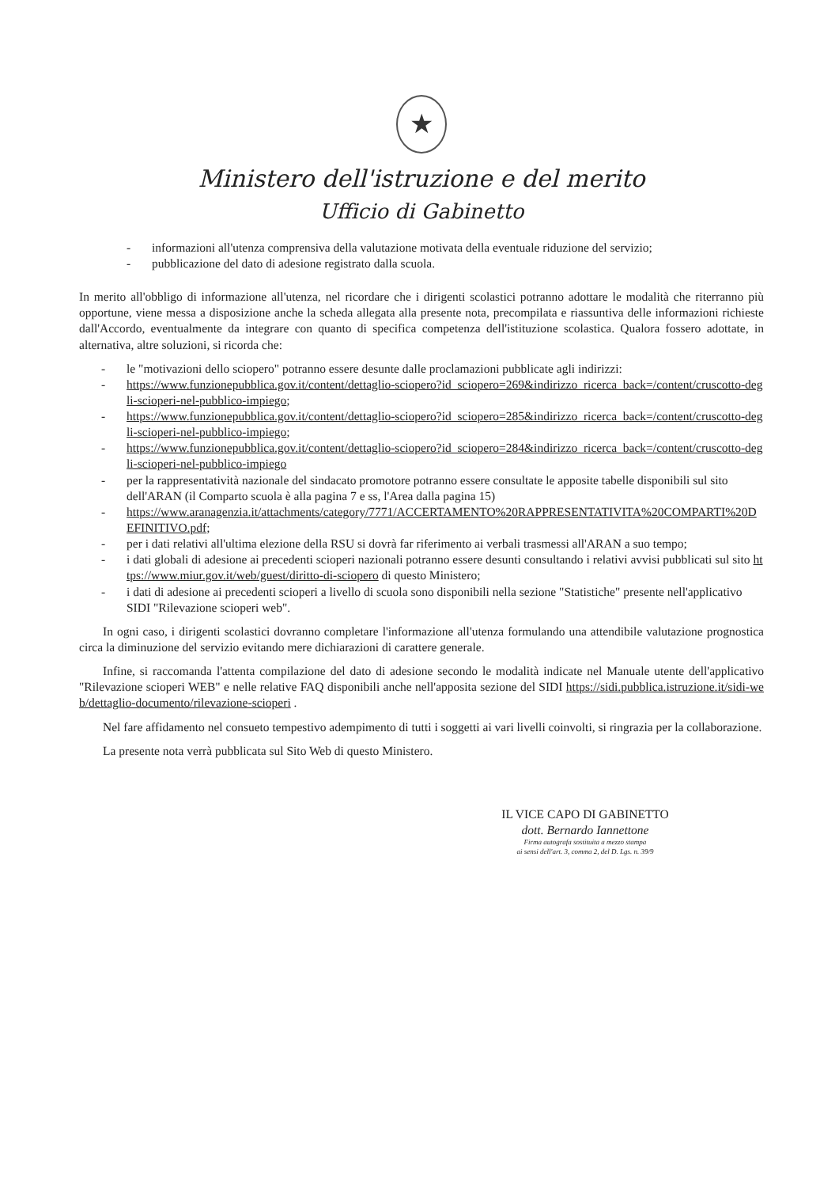★
Ministero dell'istruzione e del merito
Ufficio di Gabinetto
- informazioni all'utenza comprensiva della valutazione motivata della eventuale riduzione del servizio;
- pubblicazione del dato di adesione registrato dalla scuola.
In merito all'obbligo di informazione all'utenza, nel ricordare che i dirigenti scolastici potranno adottare le modalità che riterranno più opportune, viene messa a disposizione anche la scheda allegata alla presente nota, precompilata e riassuntiva delle informazioni richieste dall'Accordo, eventualmente da integrare con quanto di specifica competenza dell'istituzione scolastica. Qualora fossero adottate, in alternativa, altre soluzioni, si ricorda che:
- le "motivazioni dello sciopero" potranno essere desunte dalle proclamazioni pubblicate agli indirizzi:
- https://www.funzionepubblica.gov.it/content/dettaglio-sciopero?id_sciopero=269&indirizzo_ricerca_back=/content/cruscotto-degli-scioperi-nel-pubblico-impiego;
- https://www.funzionepubblica.gov.it/content/dettaglio-sciopero?id_sciopero=285&indirizzo_ricerca_back=/content/cruscotto-degli-scioperi-nel-pubblico-impiego;
- https://www.funzionepubblica.gov.it/content/dettaglio-sciopero?id_sciopero=284&indirizzo_ricerca_back=/content/cruscotto-degli-scioperi-nel-pubblico-impiego
- per la rappresentatività nazionale del sindacato promotore potranno essere consultate le apposite tabelle disponibili sul sito dell'ARAN (il Comparto scuola è alla pagina 7 e ss, l'Area dalla pagina 15)
- https://www.aranagenzia.it/attachments/category/7771/ACCERTAMENTO%20RAPPRESENTATIVITA%20COMPARTI%20DEFINITIVO.pdf;
- per i dati relativi all'ultima elezione della RSU si dovrà far riferimento ai verbali trasmessi all'ARAN a suo tempo;
- i dati globali di adesione ai precedenti scioperi nazionali potranno essere desunti consultando i relativi avvisi pubblicati sul sito https://www.miur.gov.it/web/guest/diritto-di-sciopero di questo Ministero;
- i dati di adesione ai precedenti scioperi a livello di scuola sono disponibili nella sezione "Statistiche" presente nell'applicativo SIDI "Rilevazione scioperi web".
In ogni caso, i dirigenti scolastici dovranno completare l'informazione all'utenza formulando una attendibile valutazione prognostica circa la diminuzione del servizio evitando mere dichiarazioni di carattere generale.
Infine, si raccomanda l'attenta compilazione del dato di adesione secondo le modalità indicate nel Manuale utente dell'applicativo "Rilevazione scioperi WEB" e nelle relative FAQ disponibili anche nell'apposita sezione del SIDI https://sidi.pubblica.istruzione.it/sidi-web/dettaglio-documento/rilevazione-scioperi .
Nel fare affidamento nel consueto tempestivo adempimento di tutti i soggetti ai vari livelli coinvolti, si ringrazia per la collaborazione.
La presente nota verrà pubblicata sul Sito Web di questo Ministero.
IL VICE CAPO DI GABINETTO
dott. Bernardo Iannettone
Firma autografa sostituita a mezzo stampa
ai sensi dell'art. 3, comma 2, del D. Lgs. n. 39/9